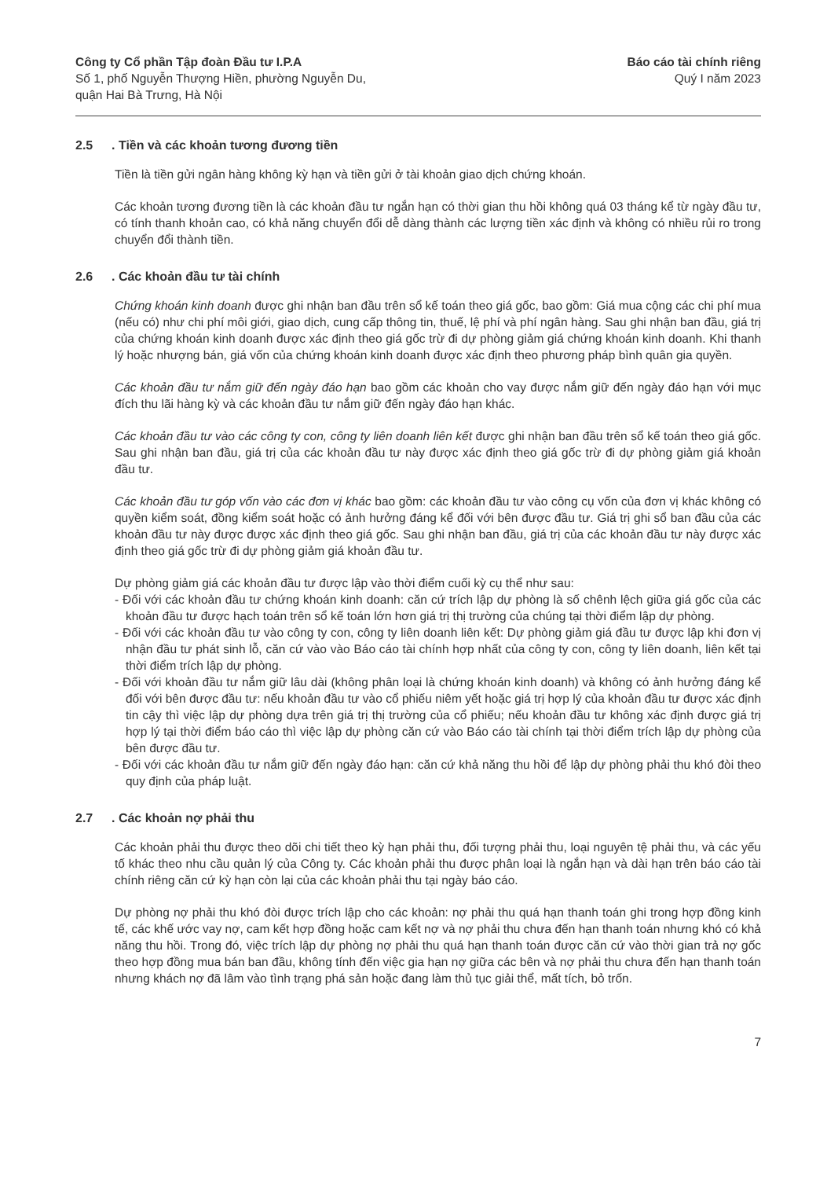Công ty Cổ phần Tập đoàn Đầu tư I.P.A
Số 1, phố Nguyễn Thượng Hiền, phường Nguyễn Du,
quận Hai Bà Trưng, Hà Nội
Báo cáo tài chính riêng
Quý I năm 2023
2.5. Tiền và các khoản tương đương tiền
Tiền là tiền gửi ngân hàng không kỳ hạn và tiền gửi ở tài khoản giao dịch chứng khoán.
Các khoản tương đương tiền là các khoản đầu tư ngắn hạn có thời gian thu hồi không quá 03 tháng kể từ ngày đầu tư, có tính thanh khoản cao, có khả năng chuyển đổi dễ dàng thành các lượng tiền xác định và không có nhiều rủi ro trong chuyển đổi thành tiền.
2.6. Các khoản đầu tư tài chính
Chứng khoán kinh doanh được ghi nhận ban đầu trên sổ kế toán theo giá gốc, bao gồm: Giá mua cộng các chi phí mua (nếu có) như chi phí môi giới, giao dịch, cung cấp thông tin, thuế, lệ phí và phí ngân hàng. Sau ghi nhận ban đầu, giá trị của chứng khoán kinh doanh được xác định theo giá gốc trừ đi dự phòng giảm giá chứng khoán kinh doanh. Khi thanh lý hoặc nhượng bán, giá vốn của chứng khoán kinh doanh được xác định theo phương pháp bình quân gia quyền.
Các khoản đầu tư nắm giữ đến ngày đáo hạn bao gồm các khoản cho vay được nắm giữ đến ngày đáo hạn với mục đích thu lãi hàng kỳ và các khoản đầu tư nắm giữ đến ngày đáo hạn khác.
Các khoản đầu tư vào các công ty con, công ty liên doanh liên kết được ghi nhận ban đầu trên sổ kế toán theo giá gốc. Sau ghi nhận ban đầu, giá trị của các khoản đầu tư này được xác định theo giá gốc trừ đi dự phòng giảm giá khoản đầu tư.
Các khoản đầu tư góp vốn vào các đơn vị khác bao gồm: các khoản đầu tư vào công cụ vốn của đơn vị khác không có quyền kiểm soát, đồng kiểm soát hoặc có ảnh hưởng đáng kể đối với bên được đầu tư. Giá trị ghi sổ ban đầu của các khoản đầu tư này được được xác định theo giá gốc. Sau ghi nhận ban đầu, giá trị của các khoản đầu tư này được xác định theo giá gốc trừ đi dự phòng giảm giá khoản đầu tư.
Dự phòng giảm giá các khoản đầu tư được lập vào thời điểm cuối kỳ cụ thể như sau:
- Đối với các khoản đầu tư chứng khoán kinh doanh: căn cứ trích lập dự phòng là số chênh lệch giữa giá gốc của các khoản đầu tư được hạch toán trên sổ kế toán lớn hơn giá trị thị trường của chúng tại thời điểm lập dự phòng.
- Đối với các khoản đầu tư vào công ty con, công ty liên doanh liên kết: Dự phòng giảm giá đầu tư được lập khi đơn vị nhận đầu tư phát sinh lỗ, căn cứ vào vào Báo cáo tài chính hợp nhất của công ty con, công ty liên doanh, liên kết tại thời điểm trích lập dự phòng.
- Đối với khoản đầu tư nắm giữ lâu dài (không phân loại là chứng khoán kinh doanh) và không có ảnh hưởng đáng kể đối với bên được đầu tư: nếu khoản đầu tư vào cổ phiếu niêm yết hoặc giá trị hợp lý của khoản đầu tư được xác định tin cậy thì việc lập dự phòng dựa trên giá trị thị trường của cổ phiếu; nếu khoản đầu tư không xác định được giá trị hợp lý tại thời điểm báo cáo thì việc lập dự phòng căn cứ vào Báo cáo tài chính tại thời điểm trích lập dự phòng của bên được đầu tư.
- Đối với các khoản đầu tư nắm giữ đến ngày đáo hạn: căn cứ khả năng thu hồi để lập dự phòng phải thu khó đòi theo quy định của pháp luật.
2.7. Các khoản nợ phải thu
Các khoản phải thu được theo dõi chi tiết theo kỳ hạn phải thu, đối tượng phải thu, loại nguyên tệ phải thu, và các yếu tố khác theo nhu cầu quản lý của Công ty. Các khoản phải thu được phân loại là ngắn hạn và dài hạn trên báo cáo tài chính riêng căn cứ kỳ hạn còn lại của các khoản phải thu tại ngày báo cáo.
Dự phòng nợ phải thu khó đòi được trích lập cho các khoản: nợ phải thu quá hạn thanh toán ghi trong hợp đồng kinh tế, các khế ước vay nợ, cam kết hợp đồng hoặc cam kết nợ và nợ phải thu chưa đến hạn thanh toán nhưng khó có khả năng thu hồi. Trong đó, việc trích lập dự phòng nợ phải thu quá hạn thanh toán được căn cứ vào thời gian trả nợ gốc theo hợp đồng mua bán ban đầu, không tính đến việc gia hạn nợ giữa các bên và nợ phải thu chưa đến hạn thanh toán nhưng khách nợ đã lâm vào tình trạng phá sản hoặc đang làm thủ tục giải thể, mất tích, bỏ trốn.
7